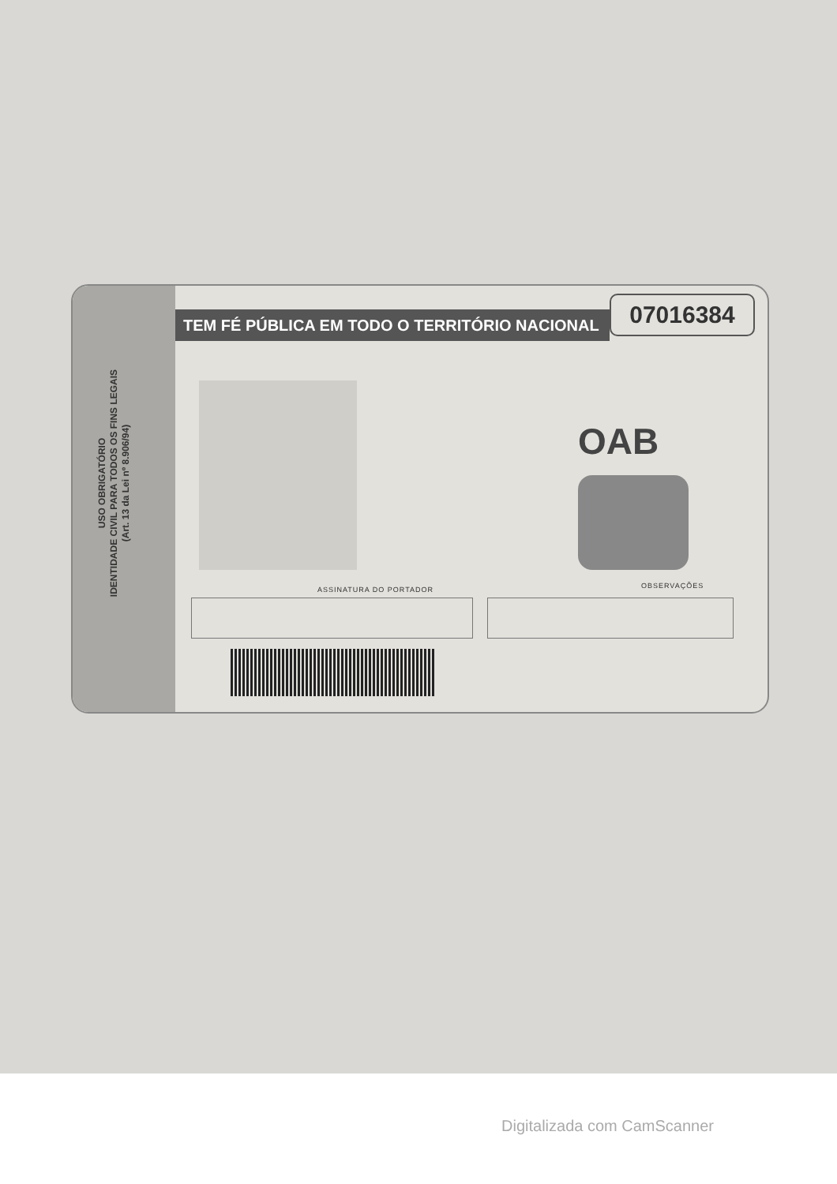USO OBRIGATÓRIO
IDENTIDADE CIVIL PARA TODOS OS FINS LEGAIS
(Art. 13 da Lei nº 8.906/94)
TEM FÉ PÚBLICA EM TODO O TERRITÓRIO NACIONAL 07016384
OAB
ASSINATURA DO PORTADOR OBSERVAÇÕES
Digitalizada com CamScanner